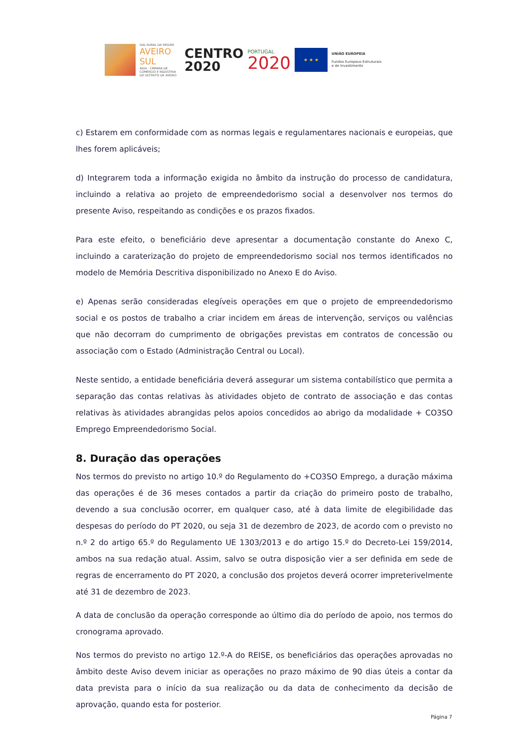GAL RURAL DA REGIÃO
AVEIRO SUL
AIDA - CÂMARA DE COMÉRCIO E INDÚSTRIA DO DISTRITO DE AVEIRO
CENTRO
2020
PORTUGAL
2020
★ ★ ★
UNIÃO EUROPEIA
Fundos Europeus Estruturais
e de Investimento
c) Estarem em conformidade com as normas legais e regulamentares nacionais e europeias, que lhes forem aplicáveis;
d) Integrarem toda a informação exigida no âmbito da instrução do processo de candidatura, incluindo a relativa ao projeto de empreendedorismo social a desenvolver nos termos do presente Aviso, respeitando as condições e os prazos fixados.
Para este efeito, o beneficiário deve apresentar a documentação constante do Anexo C, incluindo a caraterização do projeto de empreendedorismo social nos termos identificados no modelo de Memória Descritiva disponibilizado no Anexo E do Aviso.
e) Apenas serão consideradas elegíveis operações em que o projeto de empreendedorismo social e os postos de trabalho a criar incidem em áreas de intervenção, serviços ou valências que não decorram do cumprimento de obrigações previstas em contratos de concessão ou associação com o Estado (Administração Central ou Local).
Neste sentido, a entidade beneficiária deverá assegurar um sistema contabilístico que permita a separação das contas relativas às atividades objeto de contrato de associação e das contas relativas às atividades abrangidas pelos apoios concedidos ao abrigo da modalidade + CO3SO Emprego Empreendedorismo Social.
8. Duração das operações
Nos termos do previsto no artigo 10.º do Regulamento do +CO3SO Emprego, a duração máxima das operações é de 36 meses contados a partir da criação do primeiro posto de trabalho, devendo a sua conclusão ocorrer, em qualquer caso, até à data limite de elegibilidade das despesas do período do PT 2020, ou seja 31 de dezembro de 2023, de acordo com o previsto no n.º 2 do artigo 65.º do Regulamento UE 1303/2013 e do artigo 15.º do Decreto-Lei 159/2014, ambos na sua redação atual. Assim, salvo se outra disposição vier a ser definida em sede de regras de encerramento do PT 2020, a conclusão dos projetos deverá ocorrer impreterivelmente até 31 de dezembro de 2023.
A data de conclusão da operação corresponde ao último dia do período de apoio, nos termos do cronograma aprovado.
Nos termos do previsto no artigo 12.º-A do REISE, os beneficiários das operações aprovadas no âmbito deste Aviso devem iniciar as operações no prazo máximo de 90 dias úteis a contar da data prevista para o início da sua realização ou da data de conhecimento da decisão de aprovação, quando esta for posterior.
Página 7